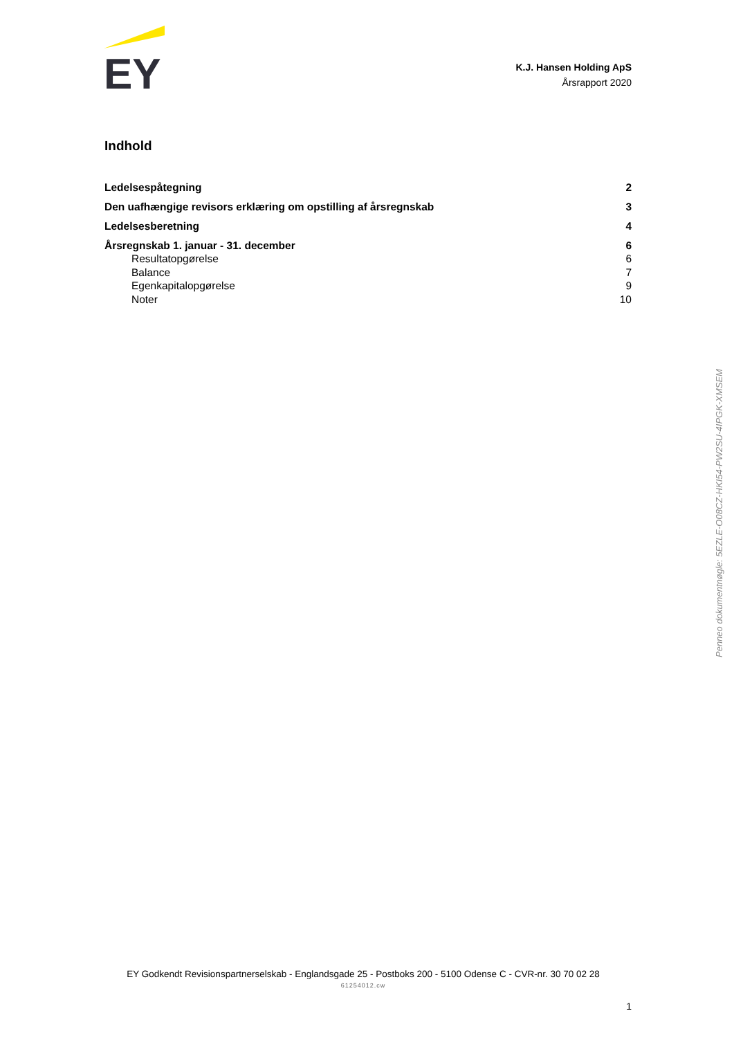EY
K.J. Hansen Holding ApS
Årsrapport 2020
Indhold
Ledelsespåtegning 2
Den uafhængige revisors erklæring om opstilling af årsregnskab 3
Ledelsesberetning 4
Årsregnskab 1. januar - 31. december 6
Resultatopgørelse 6
Balance 7
Egenkapitalopgørelse 9
Noter 10
Penneo dokumentnøgle: 5EZLE-O08CZ-HKI54-PW2SU-4IPGK-XMSEM
EY Godkendt Revisionspartnerselskab - Englandsgade 25 - Postboks 200 - 5100 Odense C - CVR-nr. 30 70 02 28
61254012.cw
1